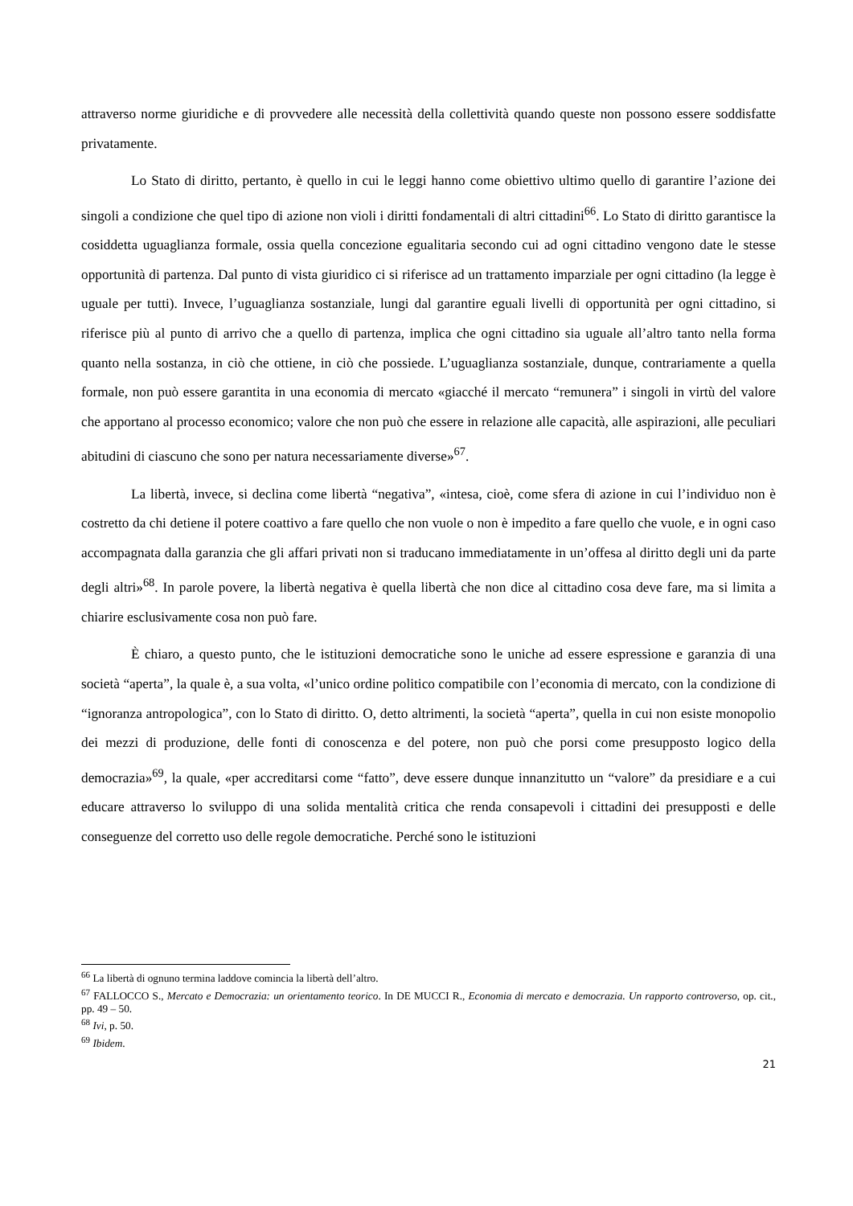attraverso norme giuridiche e di provvedere alle necessità della collettività quando queste non possono essere soddisfatte privatamente.
Lo Stato di diritto, pertanto, è quello in cui le leggi hanno come obiettivo ultimo quello di garantire l’azione dei singoli a condizione che quel tipo di azione non violi i diritti fondamentali di altri cittadini<sup>66</sup>. Lo Stato di diritto garantisce la cosiddetta uguaglianza formale, ossia quella concezione egualitaria secondo cui ad ogni cittadino vengono date le stesse opportunità di partenza. Dal punto di vista giuridico ci si riferisce ad un trattamento imparziale per ogni cittadino (la legge è uguale per tutti). Invece, l’uguaglianza sostanziale, lungi dal garantire eguali livelli di opportunità per ogni cittadino, si riferisce più al punto di arrivo che a quello di partenza, implica che ogni cittadino sia uguale all’altro tanto nella forma quanto nella sostanza, in ciò che ottiene, in ciò che possiede. L’uguaglianza sostanziale, dunque, contrariamente a quella formale, non può essere garantita in una economia di mercato «giacché il mercato “remunera” i singoli in virtù del valore che apportano al processo economico; valore che non può che essere in relazione alle capacità, alle aspirazioni, alle peculiari abitudini di ciascuno che sono per natura necessariamente diverse»<sup>67</sup>.
La libertà, invece, si declina come libertà “negativa”, «intesa, cioè, come sfera di azione in cui l’individuo non è costretto da chi detiene il potere coattivo a fare quello che non vuole o non è impedito a fare quello che vuole, e in ogni caso accompagnata dalla garanzia che gli affari privati non si traducano immediatamente in un’offesa al diritto degli uni da parte degli altri»<sup>68</sup>. In parole povere, la libertà negativa è quella libertà che non dice al cittadino cosa deve fare, ma si limita a chiarire esclusivamente cosa non può fare.
È chiaro, a questo punto, che le istituzioni democratiche sono le uniche ad essere espressione e garanzia di una società “aperta”, la quale è, a sua volta, «l’unico ordine politico compatibile con l’economia di mercato, con la condizione di “ignoranza antropologica”, con lo Stato di diritto. O, detto altrimenti, la società “aperta”, quella in cui non esiste monopolio dei mezzi di produzione, delle fonti di conoscenza e del potere, non può che porsi come presupposto logico della democrazia»<sup>69</sup>, la quale, «per accreditarsi come “fatto”, deve essere dunque innanzitutto un “valore” da presidiare e a cui educare attraverso lo sviluppo di una solida mentalità critica che renda consapevoli i cittadini dei presupposti e delle conseguenze del corretto uso delle regole democratiche. Perché sono le istituzioni
<sup>66</sup> La libertà di ognuno termina laddove comincia la libertà dell’altro.
<sup>67</sup> FALLOCCO S., Mercato e Democrazia: un orientamento teorico. In DE MUCCI R., Economia di mercato e democrazia. Un rapporto controverso, op. cit., pp. 49 – 50.
<sup>68</sup> Ivi, p. 50.
<sup>69</sup> Ibidem.
21